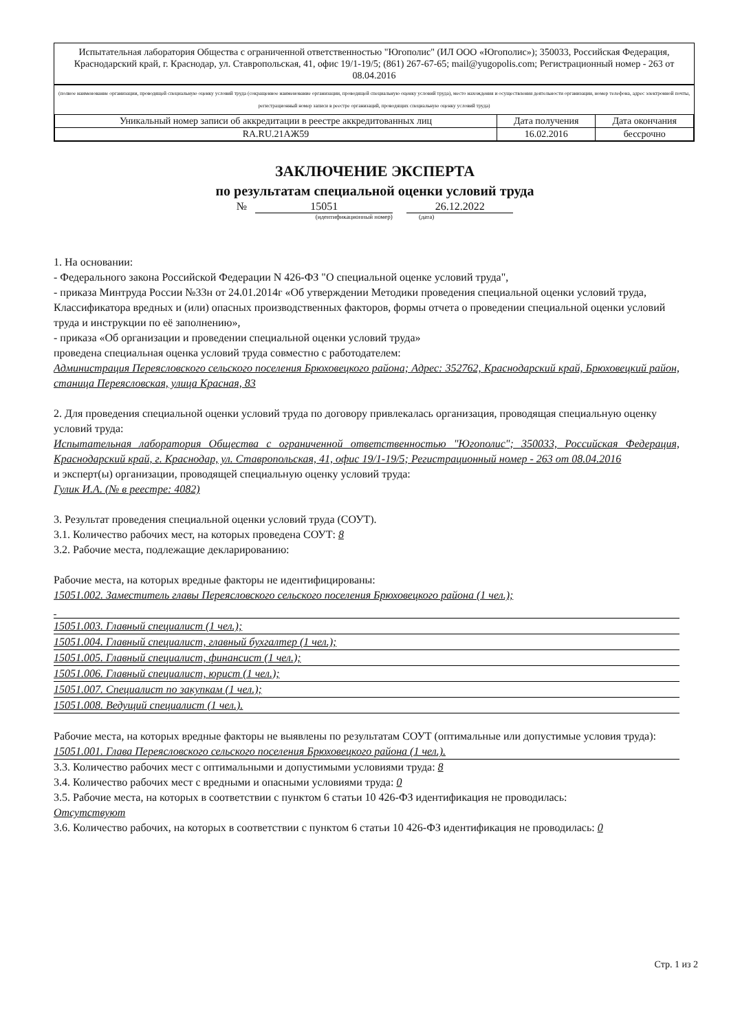Испытательная лаборатория Общества с ограниченной ответственностью "Югополис" (ИЛ ООО «Югополис»); 350033, Российская Федерация, Краснодарский край, г. Краснодар, ул. Ставропольская, 41, офис 19/1-19/5; (861) 267-67-65; mail@yugopolis.com; Регистрационный номер - 263 от 08.04.2016
(полное наименование организации, проводящей специальную оценку условий труда (сокращенное наименование организации, проводящей специальную оценку условий труда), место нахождения и осуществления деятельности организации, номер телефона, адрес электронной почты, регистрационный номер записи в реестре организаций, проводящих специальную оценку условий труда)
| Уникальный номер записи об аккредитации в реестре аккредитованных лиц | Дата получения | Дата окончания |
| RA.RU.21АЖ59 | 16.02.2016 | бессрочно |
ЗАКЛЮЧЕНИЕ ЭКСПЕРТА
по результатам специальной оценки условий труда
№ 15051 26.12.2022
(идентификационный номер) (дата)
1. На основании:
- Федерального закона Российской Федерации N 426-ФЗ "О специальной оценке условий труда",
- приказа Минтруда России №33н от 24.01.2014г «Об утверждении Методики проведения специальной оценки условий труда, Классификатора вредных и (или) опасных производственных факторов, формы отчета о проведении специальной оценки условий труда и инструкции по её заполнению»,
- приказа «Об организации и проведении специальной оценки условий труда»
проведена специальная оценка условий труда совместно с работодателем:
Администрация Переясловского сельского поселения Брюховецкого района; Адрес: 352762, Краснодарский край, Брюховецкий район, станица Переясловская, улица Красная, 83
2. Для проведения специальной оценки условий труда по договору привлекалась организация, проводящая специальную оценку условий труда:
Испытательная лаборатория Общества с ограниченной ответственностью "Югополис"; 350033, Российская Федерация, Краснодарский край, г. Краснодар, ул. Ставропольская, 41, офис 19/1-19/5; Регистрационный номер - 263 от 08.04.2016
и эксперт(ы) организации, проводящей специальную оценку условий труда:
Гулик И.А. (№ в реестре: 4082)
3. Результат проведения специальной оценки условий труда (СОУТ).
3.1. Количество рабочих мест, на которых проведена СОУТ: 8
3.2. Рабочие места, подлежащие декларированию:
Рабочие места, на которых вредные факторы не идентифицированы:
15051.002. Заместитель главы Переясловского сельского поселения Брюховецкого района (1 чел.);
15051.003. Главный специалист (1 чел.);
15051.004. Главный специалист, главный бухгалтер (1 чел.);
15051.005. Главный специалист, финансист (1 чел.);
15051.006. Главный специалист, юрист (1 чел.);
15051.007. Специалист по закупкам (1 чел.);
15051.008. Ведущий специалист (1 чел.).
Рабочие места, на которых вредные факторы не выявлены по результатам СОУТ (оптимальные или допустимые условия труда):
15051.001. Глава Переясловского сельского поселения Брюховецкого района (1 чел.).
3.3. Количество рабочих мест с оптимальными и допустимыми условиями труда: 8
3.4. Количество рабочих мест с вредными и опасными условиями труда: 0
3.5. Рабочие места, на которых в соответствии с пунктом 6 статьи 10 426-ФЗ идентификация не проводилась:
Отсутствуют
3.6. Количество рабочих, на которых в соответствии с пунктом 6 статьи 10 426-ФЗ идентификация не проводилась: 0
Стр. 1 из 2